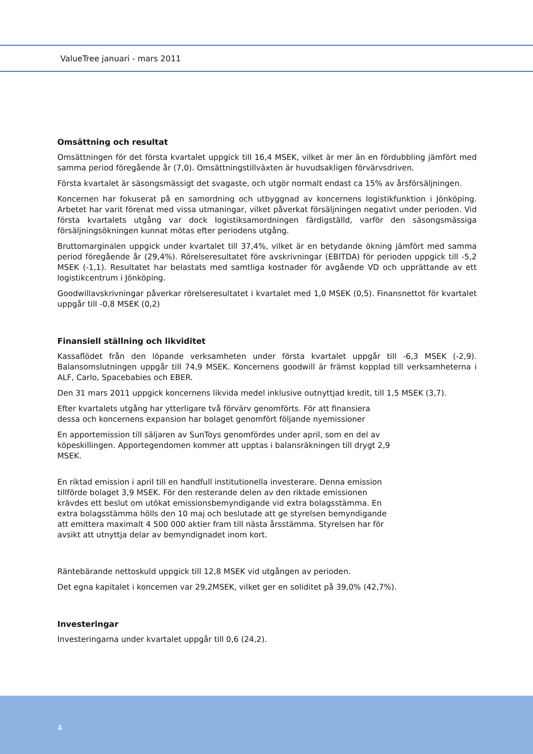ValueTree januari - mars 2011
Omsättning och resultat
Omsättningen för det första kvartalet uppgick till 16,4 MSEK, vilket är mer än en fördubbling jämfört med samma period föregående år (7,0). Omsättningstillväxten är huvudsakligen förvärvsdriven.
Första kvartalet är säsongsmässigt det svagaste, och utgör normalt endast ca 15% av årsförsäljningen.
Koncernen har fokuserat på en samordning och utbyggnad av koncernens logistikfunktion i Jönköping. Arbetet har varit förenat med vissa utmaningar, vilket påverkat försäljningen negativt under perioden. Vid första kvartalets utgång var dock logistiksamordningen färdigställd, varför den säsongsmässiga försäljningsökningen kunnat mötas efter periodens utgång.
Bruttomarginalen uppgick under kvartalet till 37,4%, vilket är en betydande ökning jämfört med samma period föregående år (29,4%). Rörelseresultatet före avskrivningar (EBITDA) för perioden uppgick till -5,2 MSEK (-1,1). Resultatet har belastats med samtliga kostnader för avgående VD och upprättande av ett logistikcentrum i Jönköping.
Goodwillavskrivningar påverkar rörelseresultatet i kvartalet med 1,0 MSEK (0,5). Finansnettot för kvartalet uppgår till -0,8 MSEK (0,2)
Finansiell ställning och likviditet
Kassaflödet från den löpande verksamheten under första kvartalet uppgår till -6,3 MSEK (-2,9). Balansomslutningen uppgår till 74,9 MSEK. Koncernens goodwill är främst kopplad till verksamheterna i ALF, Carlo, Spacebabies och EBER.
Den 31 mars 2011 uppgick koncernens likvida medel inklusive outnyttjad kredit, till 1,5 MSEK (3,7).
Efter kvartalets utgång har ytterligare två förvärv genomförts. För att finansiera
dessa och koncernens expansion har bolaget genomfört följande nyemissioner
En apportemission till säljaren av SunToys genomfördes under april, som en del av
köpeskillingen. Apportegendomen kommer att upptas i balansräkningen till drygt 2,9
MSEK.
En riktad emission i april till en handfull institutionella investerare. Denna emission
tillförde bolaget 3,9 MSEK. För den resterande delen av den riktade emissionen
krävdes ett beslut om utökat emissionsbemyndigande vid extra bolagsstämma. En
extra bolagsstämma hölls den 10 maj och beslutade att ge styrelsen bemyndigande
att emittera maximalt 4 500 000 aktier fram till nästa årsstämma. Styrelsen har för
avsikt att utnyttja delar av bemyndignadet inom kort.
Räntebärande nettoskuld uppgick till 12,8 MSEK vid utgången av perioden.
Det egna kapitalet i koncernen var 29,2MSEK, vilket ger en soliditet på 39,0% (42,7%).
Investeringar
Investeringarna under kvartalet uppgår till 0,6 (24,2).
4